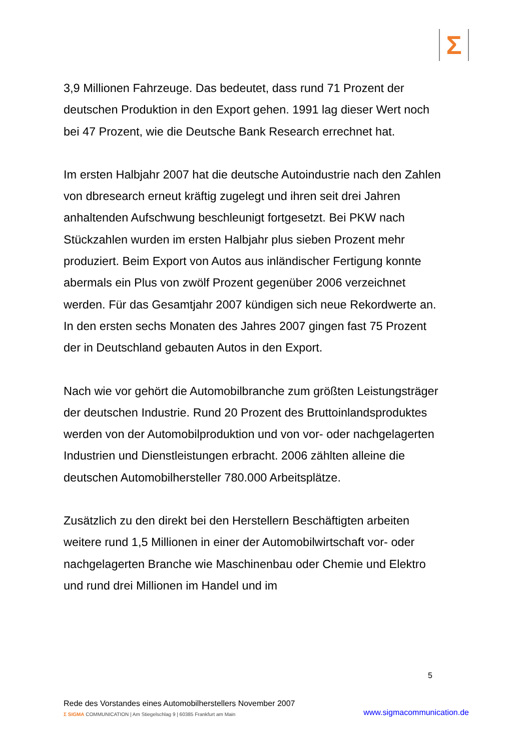Σ
3,9 Millionen Fahrzeuge. Das bedeutet, dass rund 71 Prozent der deutschen Produktion in den Export gehen. 1991 lag dieser Wert noch bei 47 Prozent, wie die Deutsche Bank Research errechnet hat.
Im ersten Halbjahr 2007 hat die deutsche Autoindustrie nach den Zahlen von dbresearch erneut kräftig zugelegt und ihren seit drei Jahren anhaltenden Aufschwung beschleunigt fortgesetzt. Bei PKW nach Stückzahlen wurden im ersten Halbjahr plus sieben Prozent mehr produziert. Beim Export von Autos aus inländischer Fertigung konnte abermals ein Plus von zwölf Prozent gegenüber 2006 verzeichnet werden. Für das Gesamtjahr 2007 kündigen sich neue Rekordwerte an. In den ersten sechs Monaten des Jahres 2007 gingen fast 75 Prozent der in Deutschland gebauten Autos in den Export.
Nach wie vor gehört die Automobilbranche zum größten Leistungsträger der deutschen Industrie. Rund 20 Prozent des Bruttoinlandsproduktes werden von der Automobilproduktion und von vor- oder nachgelagerten Industrien und Dienstleistungen erbracht. 2006 zählten alleine die deutschen Automobilhersteller 780.000 Arbeitsplätze.
Zusätzlich zu den direkt bei den Herstellern Beschäftigten arbeiten weitere rund 1,5 Millionen in einer der Automobilwirtschaft vor- oder nachgelagerten Branche wie Maschinenbau oder Chemie und Elektro und rund drei Millionen im Handel und im
5
Rede des Vorstandes eines Automobilherstellers November 2007
Σ SIGMA COMMUNICATION | Am Stiegelschlag 9 | 60385 Frankfurt am Main
www.sigmacommunication.de